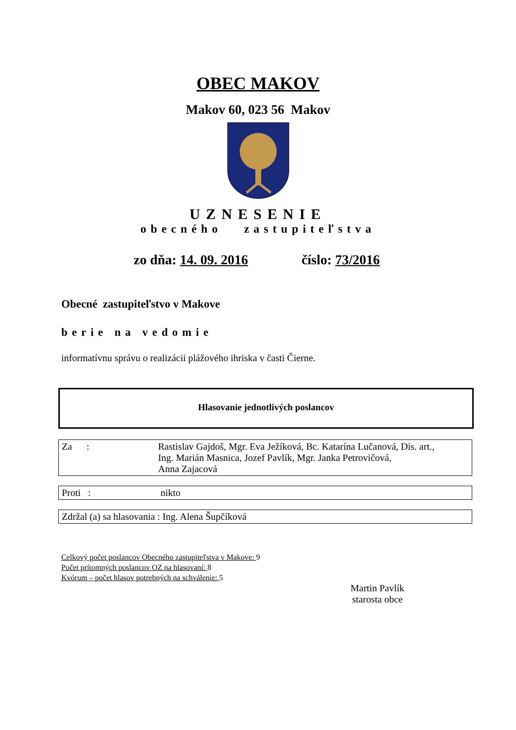OBEC MAKOV
Makov 60, 023 56 Makov
UZNESENIE
obecného zastupiteľstva
zo dňa: 14. 09. 2016 číslo: 73/2016
Obecné zastupiteľstvo v Makove
berie na vedomie
informatívnu správu o realizácii plážového ihriska v časti Čierne.
Hlasovanie jednotlivých poslancov
| Za : | Rastislav Gajdoš, Mgr. Eva Ježíková, Bc. Katarína Lučanová, Dis. art., Ing. Marián Masnica, Jozef Pavlík, Mgr. Janka Petrovičová, Anna Zajacová |
| Proti : | nikto |
| Zdržal (a) sa hlasovania : Ing. Alena Šupčíková |
Celkový počet poslancov Obecného zastupiteľstva v Makove: 9
Počet prítomných poslancov OZ na hlasovaní: 8
Kvórum – počet hlasov potrebných na schválenie: 5
Martin Pavlík
starosta obce